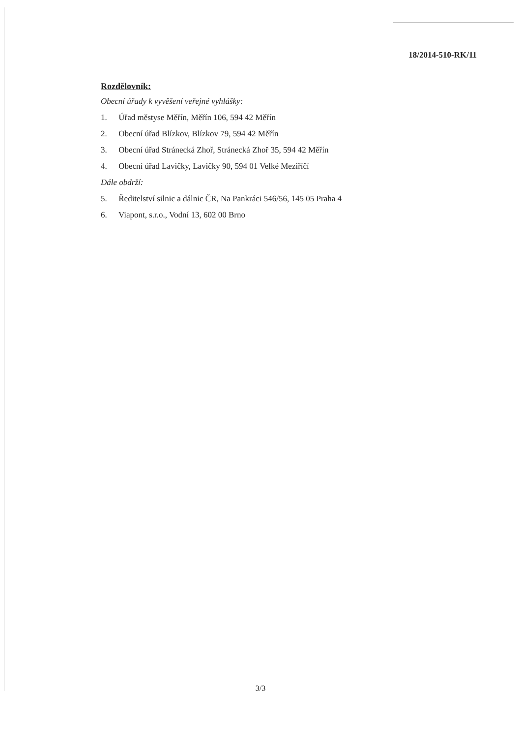18/2014-510-RK/11
Rozdělovník:
Obecní úřady k vyvěšení veřejné vyhlášky:
1. Úřad městyse Měřín, Měřín 106, 594 42 Měřín
2. Obecní úřad Blízkov, Blízkov 79, 594 42 Měřín
3. Obecní úřad Stránecká Zhoř, Stránecká Zhoř 35, 594 42 Měřín
4. Obecní úřad Lavičky, Lavičky 90, 594 01 Velké Meziříčí
Dále obdrží:
5. Ředitelství silnic a dálnic ČR, Na Pankráci 546/56, 145 05 Praha 4
6. Viapont, s.r.o., Vodní 13, 602 00 Brno
3/3